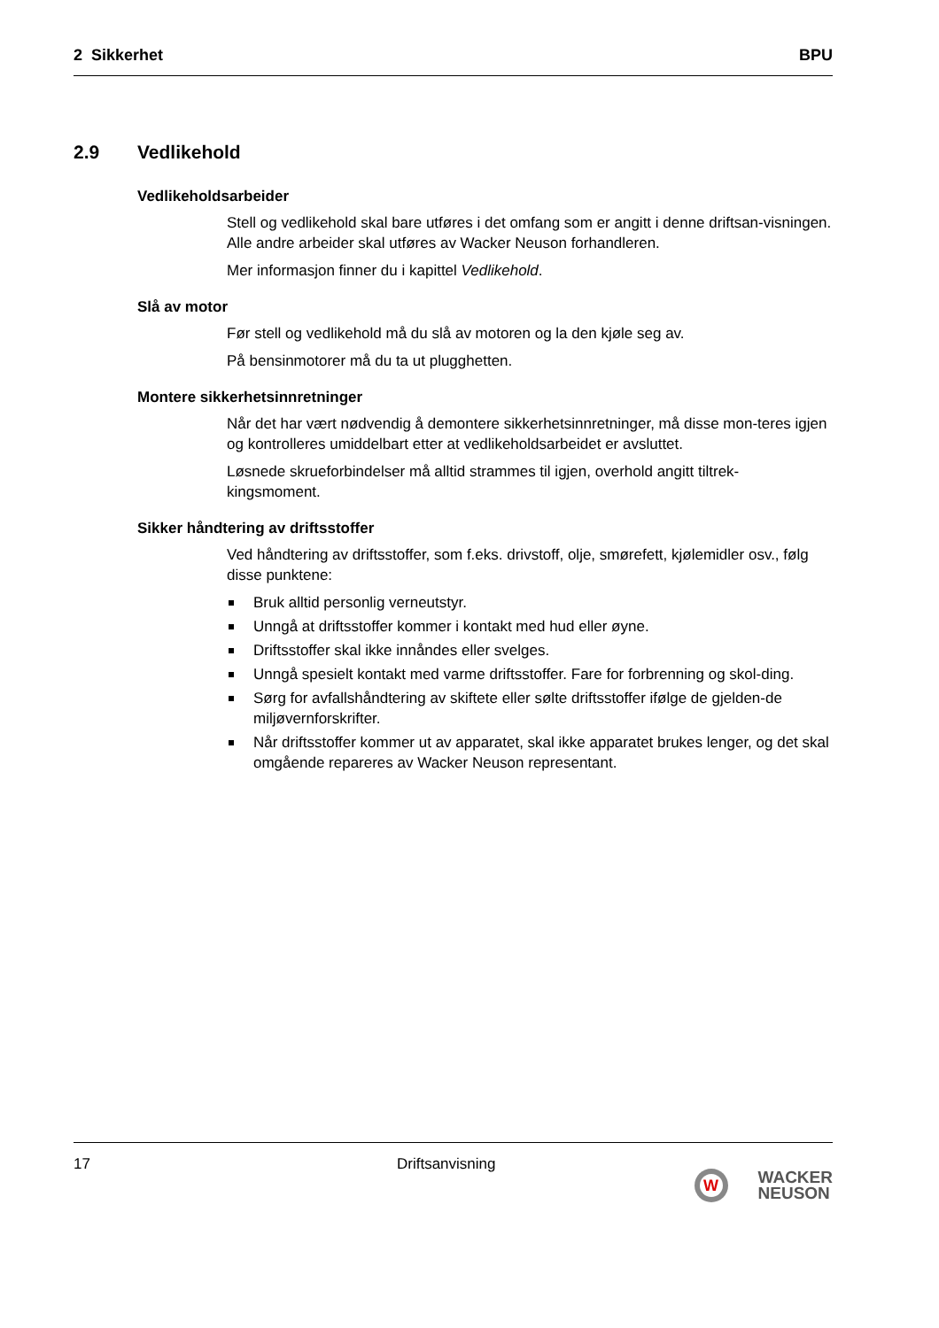2 Sikkerhet BPU
2.9 Vedlikehold
Vedlikeholdsarbeider
Stell og vedlikehold skal bare utføres i det omfang som er angitt i denne driftsan-visningen. Alle andre arbeider skal utføres av Wacker Neuson forhandleren.
Mer informasjon finner du i kapittel Vedlikehold.
Slå av motor
Før stell og vedlikehold må du slå av motoren og la den kjøle seg av.
På bensinmotorer må du ta ut plugghetten.
Montere sikkerhetsinnretninger
Når det har vært nødvendig å demontere sikkerhetsinnretninger, må disse mon-teres igjen og kontrolleres umiddelbart etter at vedlikeholdsarbeidet er avsluttet.
Løsnede skrueforbindelser må alltid strammes til igjen, overhold angitt tiltrek-kingsmoment.
Sikker håndtering av driftsstoffer
Ved håndtering av driftsstoffer, som f.eks. drivstoff, olje, smørefett, kjølemidler osv., følg disse punktene:
Bruk alltid personlig verneutstyr.
Unngå at driftsstoffer kommer i kontakt med hud eller øyne.
Driftsstoffer skal ikke innåndes eller svelges.
Unngå spesielt kontakt med varme driftsstoffer. Fare for forbrenning og skol-ding.
Sørg for avfallshåndtering av skiftete eller sølte driftsstoffer ifølge de gjelden-de miljøvernforskrifter.
Når driftsstoffer kommer ut av apparatet, skal ikke apparatet brukes lenger, og det skal omgående repareres av Wacker Neuson representant.
17 Driftsanvisning
W
WACKER
NEUSON